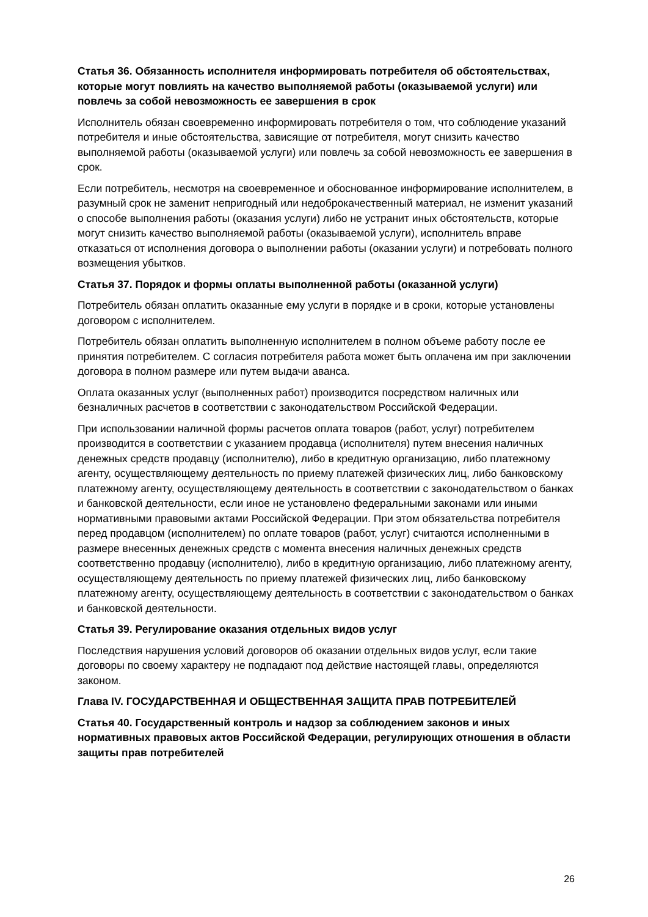Статья 36. Обязанность исполнителя информировать потребителя об обстоятельствах, которые могут повлиять на качество выполняемой работы (оказываемой услуги) или повлечь за собой невозможность ее завершения в срок
Исполнитель обязан своевременно информировать потребителя о том, что соблюдение указаний потребителя и иные обстоятельства, зависящие от потребителя, могут снизить качество выполняемой работы (оказываемой услуги) или повлечь за собой невозможность ее завершения в срок.
Если потребитель, несмотря на своевременное и обоснованное информирование исполнителем, в разумный срок не заменит непригодный или недоброкачественный материал, не изменит указаний о способе выполнения работы (оказания услуги) либо не устранит иных обстоятельств, которые могут снизить качество выполняемой работы (оказываемой услуги), исполнитель вправе отказаться от исполнения договора о выполнении работы (оказании услуги) и потребовать полного возмещения убытков.
Статья 37. Порядок и формы оплаты выполненной работы (оказанной услуги)
Потребитель обязан оплатить оказанные ему услуги в порядке и в сроки, которые установлены договором с исполнителем.
Потребитель обязан оплатить выполненную исполнителем в полном объеме работу после ее принятия потребителем. С согласия потребителя работа может быть оплачена им при заключении договора в полном размере или путем выдачи аванса.
Оплата оказанных услуг (выполненных работ) производится посредством наличных или безналичных расчетов в соответствии с законодательством Российской Федерации.
При использовании наличной формы расчетов оплата товаров (работ, услуг) потребителем производится в соответствии с указанием продавца (исполнителя) путем внесения наличных денежных средств продавцу (исполнителю), либо в кредитную организацию, либо платежному агенту, осуществляющему деятельность по приему платежей физических лиц, либо банковскому платежному агенту, осуществляющему деятельность в соответствии с законодательством о банках и банковской деятельности, если иное не установлено федеральными законами или иными нормативными правовыми актами Российской Федерации. При этом обязательства потребителя перед продавцом (исполнителем) по оплате товаров (работ, услуг) считаются исполненными в размере внесенных денежных средств с момента внесения наличных денежных средств соответственно продавцу (исполнителю), либо в кредитную организацию, либо платежному агенту, осуществляющему деятельность по приему платежей физических лиц, либо банковскому платежному агенту, осуществляющему деятельность в соответствии с законодательством о банках и банковской деятельности.
Статья 39. Регулирование оказания отдельных видов услуг
Последствия нарушения условий договоров об оказании отдельных видов услуг, если такие договоры по своему характеру не подпадают под действие настоящей главы, определяются законом.
Глава IV. ГОСУДАРСТВЕННАЯ И ОБЩЕСТВЕННАЯ ЗАЩИТА ПРАВ ПОТРЕБИТЕЛЕЙ
Статья 40. Государственный контроль и надзор за соблюдением законов и иных нормативных правовых актов Российской Федерации, регулирующих отношения в области защиты прав потребителей
26